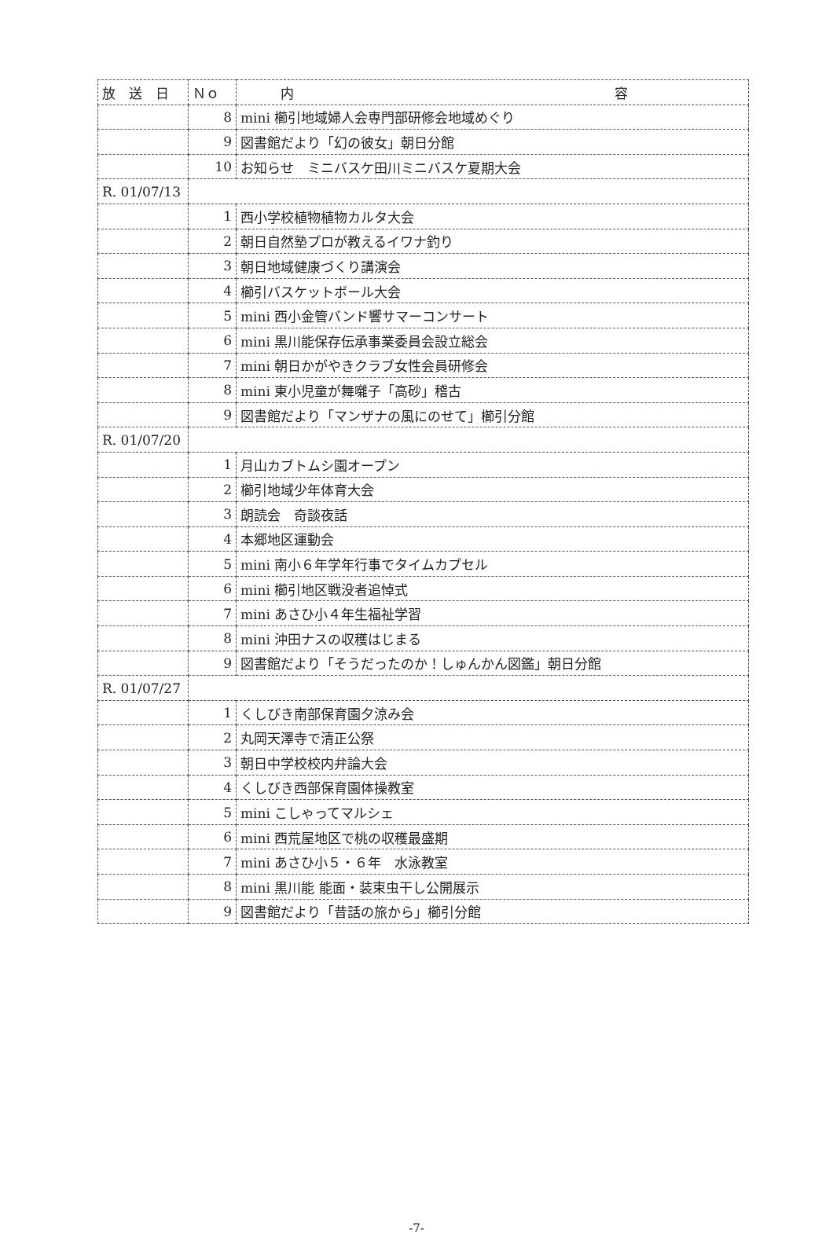| 放 送 日 | Ｎｏ | 内 容 |
| --- | --- | --- |
| | 8 | mini 櫛引地域婦人会専門部研修会地域めぐり |
| | 9 | 図書館だより「幻の彼女」朝日分館 |
| | 10 | お知らせ ミニバスケ田川ミニバスケ夏期大会 |
| R. 01/07/13 | | |
| | 1 | 西小学校植物植物カルタ大会 |
| | 2 | 朝日自然塾プロが教えるイワナ釣り |
| | 3 | 朝日地域健康づくり講演会 |
| | 4 | 櫛引バスケットボール大会 |
| | 5 | mini 西小金管バンド響サマーコンサート |
| | 6 | mini 黒川能保存伝承事業委員会設立総会 |
| | 7 | mini 朝日かがやきクラブ女性会員研修会 |
| | 8 | mini 東小児童が舞囃子「高砂」稽古 |
| | 9 | 図書館だより「マンザナの風にのせて」櫛引分館 |
| R. 01/07/20 | | |
| | 1 | 月山カブトムシ園オープン |
| | 2 | 櫛引地域少年体育大会 |
| | 3 | 朗読会 奇談夜話 |
| | 4 | 本郷地区運動会 |
| | 5 | mini 南小６年学年行事でタイムカプセル |
| | 6 | mini 櫛引地区戦没者追悼式 |
| | 7 | mini あさひ小４年生福祉学習 |
| | 8 | mini 沖田ナスの収穫はじまる |
| | 9 | 図書館だより「そうだったのか！しゅんかん図鑑」朝日分館 |
| R. 01/07/27 | | |
| | 1 | くしびき南部保育園夕涼み会 |
| | 2 | 丸岡天澤寺で清正公祭 |
| | 3 | 朝日中学校校内弁論大会 |
| | 4 | くしびき西部保育園体操教室 |
| | 5 | mini こしゃってマルシェ |
| | 6 | mini 西荒屋地区で桃の収穫最盛期 |
| | 7 | mini あさひ小５・６年 水泳教室 |
| | 8 | mini 黒川能 能面・装束虫干し公開展示 |
| | 9 | 図書館だより「昔話の旅から」櫛引分館 |
-7-